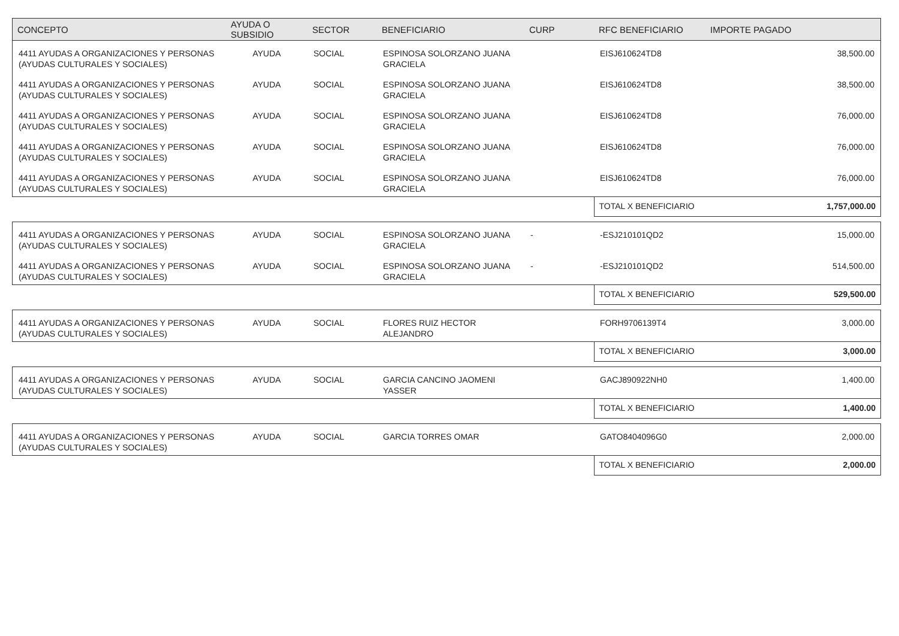| CONCEPTO | AYUDA O SUBSIDIO | SECTOR | BENEFICIARIO | CURP | RFC BENEFICIARIO | IMPORTE PAGADO |
| --- | --- | --- | --- | --- | --- | --- |
| 4411 AYUDAS A ORGANIZACIONES Y PERSONAS (AYUDAS CULTURALES Y SOCIALES) | AYUDA | SOCIAL | ESPINOSA SOLORZANO JUANA GRACIELA | | EISJ610624TD8 | 38,500.00 |
| 4411 AYUDAS A ORGANIZACIONES Y PERSONAS (AYUDAS CULTURALES Y SOCIALES) | AYUDA | SOCIAL | ESPINOSA SOLORZANO JUANA GRACIELA | | EISJ610624TD8 | 38,500.00 |
| 4411 AYUDAS A ORGANIZACIONES Y PERSONAS (AYUDAS CULTURALES Y SOCIALES) | AYUDA | SOCIAL | ESPINOSA SOLORZANO JUANA GRACIELA | | EISJ610624TD8 | 76,000.00 |
| 4411 AYUDAS A ORGANIZACIONES Y PERSONAS (AYUDAS CULTURALES Y SOCIALES) | AYUDA | SOCIAL | ESPINOSA SOLORZANO JUANA GRACIELA | | EISJ610624TD8 | 76,000.00 |
| 4411 AYUDAS A ORGANIZACIONES Y PERSONAS (AYUDAS CULTURALES Y SOCIALES) | AYUDA | SOCIAL | ESPINOSA SOLORZANO JUANA GRACIELA | | EISJ610624TD8 | 76,000.00 |
| | | | | | TOTAL X BENEFICIARIO | 1,757,000.00 |
| 4411 AYUDAS A ORGANIZACIONES Y PERSONAS (AYUDAS CULTURALES Y SOCIALES) | AYUDA | SOCIAL | ESPINOSA SOLORZANO JUANA GRACIELA | - | -ESJ210101QD2 | 15,000.00 |
| 4411 AYUDAS A ORGANIZACIONES Y PERSONAS (AYUDAS CULTURALES Y SOCIALES) | AYUDA | SOCIAL | ESPINOSA SOLORZANO JUANA GRACIELA | - | -ESJ210101QD2 | 514,500.00 |
| | | | | | TOTAL X BENEFICIARIO | 529,500.00 |
| 4411 AYUDAS A ORGANIZACIONES Y PERSONAS (AYUDAS CULTURALES Y SOCIALES) | AYUDA | SOCIAL | FLORES RUIZ HECTOR ALEJANDRO | | FORH9706139T4 | 3,000.00 |
| | | | | | TOTAL X BENEFICIARIO | 3,000.00 |
| 4411 AYUDAS A ORGANIZACIONES Y PERSONAS (AYUDAS CULTURALES Y SOCIALES) | AYUDA | SOCIAL | GARCIA CANCINO JAOMENI YASSER | | GACJ890922NH0 | 1,400.00 |
| | | | | | TOTAL X BENEFICIARIO | 1,400.00 |
| 4411 AYUDAS A ORGANIZACIONES Y PERSONAS (AYUDAS CULTURALES Y SOCIALES) | AYUDA | SOCIAL | GARCIA TORRES OMAR | | GATO8404096G0 | 2,000.00 |
| | | | | | TOTAL X BENEFICIARIO | 2,000.00 |